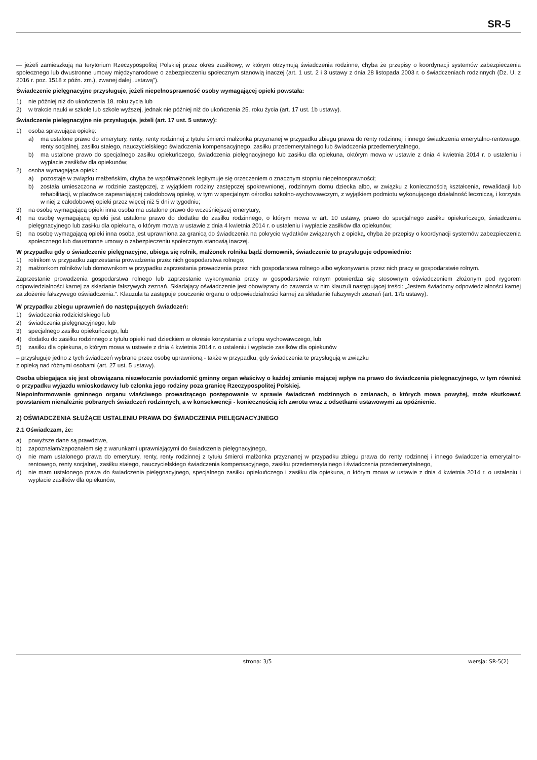SR-5
— jeżeli zamieszkują na terytorium Rzeczypospolitej Polskiej przez okres zasiłkowy, w którym otrzymują świadczenia rodzinne, chyba że przepisy o koordynacji systemów zabezpieczenia społecznego lub dwustronne umowy międzynarodowe o zabezpieczeniu społecznym stanowią inaczej (art. 1 ust. 2 i 3 ustawy z dnia 28 listopada 2003 r. o świadczeniach rodzinnych (Dz. U. z 2016 r. poz. 1518 z późn. zm.), zwanej dalej „ustawą”).
Świadczenie pielęgnacyjne przysługuje, jeżeli niepełnosprawność osoby wymagającej opieki powstała:
1) nie później niż do ukończenia 18. roku życia lub
2) w trakcie nauki w szkole lub szkole wyższej, jednak nie później niż do ukończenia 25. roku życia (art. 17 ust. 1b ustawy).
Świadczenie pielęgnacyjne nie przysługuje, jeżeli (art. 17 ust. 5 ustawy):
1) osoba sprawująca opiekę:
a) ma ustalone prawo do emerytury, renty, renty rodzinnej z tytułu śmierci małżonka przyznanej w przypadku zbiegu prawa do renty rodzinnej i innego świadczenia emerytalno-rentowego, renty socjalnej, zasiłku stałego, nauczycielskiego świadczenia kompensacyjnego, zasiłku przedemerytalnego lub świadczenia przedemerytalnego,
b) ma ustalone prawo do specjalnego zasiłku opiekuńczego, świadczenia pielęgnacyjnego lub zasiłku dla opiekuna, októrym mowa w ustawie z dnia 4 kwietnia 2014 r. o ustaleniu i wypłacie zasiłków dla opiekunów;
2) osoba wymagająca opieki:
a) pozostaje w związku małżeńskim, chyba że współmałżonek legitymuje się orzeczeniem o znacznym stopniu niepełnosprawności;
b) została umieszczona w rodzinie zastępczej, z wyjątkiem rodziny zastępczej spokrewnionej, rodzinnym domu dziecka albo, w związku z koniecznością kształcenia, rewalidacji lub rehabilitacji, w placówce zapewniającej całodobową opiekę, w tym w specjalnym ośrodku szkolno-wychowawczym, z wyjątkiem podmiotu wykonującego działalność leczniczą, i korzysta w niej z całodobowej opieki przez więcej niż 5 dni w tygodniu;
3) na osobę wymagającą opieki inna osoba ma ustalone prawo do wcześniejszej emerytury;
4) na osobę wymagającą opieki jest ustalone prawo do dodatku do zasiłku rodzinnego, o którym mowa w art. 10 ustawy, prawo do specjalnego zasiłku opiekuńczego, świadczenia pielęgnacyjnego lub zasiłku dla opiekuna, o którym mowa w ustawie z dnia 4 kwietnia 2014 r. o ustaleniu i wypłacie zasiłków dla opiekunów;
5) na osobę wymagającą opieki inna osoba jest uprawniona za granicą do świadczenia na pokrycie wydatków związanych z opieką, chyba że przepisy o koordynacji systemów zabezpieczenia społecznego lub dwustronne umowy o zabezpieczeniu społecznym stanowią inaczej.
W przypadku gdy o świadczenie pielęgnacyjne, ubiega się rolnik, małżonek rolnika bądź domownik, świadczenie to przysługuje odpowiednio:
1) rolnikom w przypadku zaprzestania prowadzenia przez nich gospodarstwa rolnego;
2) małżonkom rolników lub domownikom w przypadku zaprzestania prowadzenia przez nich gospodarstwa rolnego albo wykonywania przez nich pracy w gospodarstwie rolnym.
Zaprzestanie prowadzenia gospodarstwa rolnego lub zaprzestanie wykonywania pracy w gospodarstwie rolnym potwierdza się stosownym oświadczeniem złożonym pod rygorem odpowiedzialności karnej za składanie fałszywych zeznań. Składający oświadczenie jest obowiązany do zawarcia w nim klauzuli następującej treści: „Jestem świadomy odpowiedzialności karnej za złożenie fałszywego oświadczenia.”. Klauzula ta zastępuje pouczenie organu o odpowiedzialności karnej za składanie fałszywych zeznań (art. 17b ustawy).
W przypadku zbiegu uprawnień do następujących świadczeń:
1) świadczenia rodzicielskiego lub
2) świadczenia pielęgnacyjnego, lub
3) specjalnego zasiłku opiekuńczego, lub
4) dodatku do zasiłku rodzinnego z tytułu opieki nad dzieckiem w okresie korzystania z urlopu wychowawczego, lub
5) zasiłku dla opiekuna, o którym mowa w ustawie z dnia 4 kwietnia 2014 r. o ustaleniu i wypłacie zasiłków dla opiekunów
– przysługuje jedno z tych świadczeń wybrane przez osobę uprawnioną - także w przypadku, gdy świadczenia te przysługują w związku
z opieką nad różnymi osobami (art. 27 ust. 5 ustawy).
Osoba ubiegająca się jest obowiązana niezwłocznie powiadomić gminny organ właściwy o każdej zmianie mającej wpływ na prawo do świadczenia pielęgnacyjnego, w tym również o przypadku wyjazdu wnioskodawcy lub członka jego rodziny poza granicę Rzeczypospolitej Polskiej.
Niepoinformowanie gminnego organu właściwego prowadzącego postępowanie w sprawie świadczeń rodzinnych o zmianach, o których mowa powyżej, może skutkować powstaniem nienależnie pobranych świadczeń rodzinnych, a w konsekwencji - koniecznością ich zwrotu wraz z odsetkami ustawowymi za opóźnienie.
2) OŚWIADCZENIA SŁUŻĄCE USTALENIU PRAWA DO ŚWIADCZENIA PIELĘGNACYJNEGO
2.1 Oświadczam, że:
a) powyższe dane są prawdziwe,
b) zapoznałam/zapoznałem się z warunkami uprawniającymi do świadczenia pielęgnacyjnego,
c) nie mam ustalonego prawa do emerytury, renty, renty rodzinnej z tytułu śmierci małżonka przyznanej w przypadku zbiegu prawa do renty rodzinnej i innego świadczenia emerytalno-rentowego, renty socjalnej, zasiłku stałego, nauczycielskiego świadczenia kompensacyjnego, zasiłku przedemerytalnego i świadczenia przedemerytalnego,
d) nie mam ustalonego prawa do świadczenia pielęgnacyjnego, specjalnego zasiłku opiekuńczego i zasiłku dla opiekuna, o którym mowa w ustawie z dnia 4 kwietnia 2014 r. o ustaleniu i wypłacie zasiłków dla opiekunów,
strona: 3/5 wersja: SR-5(2)